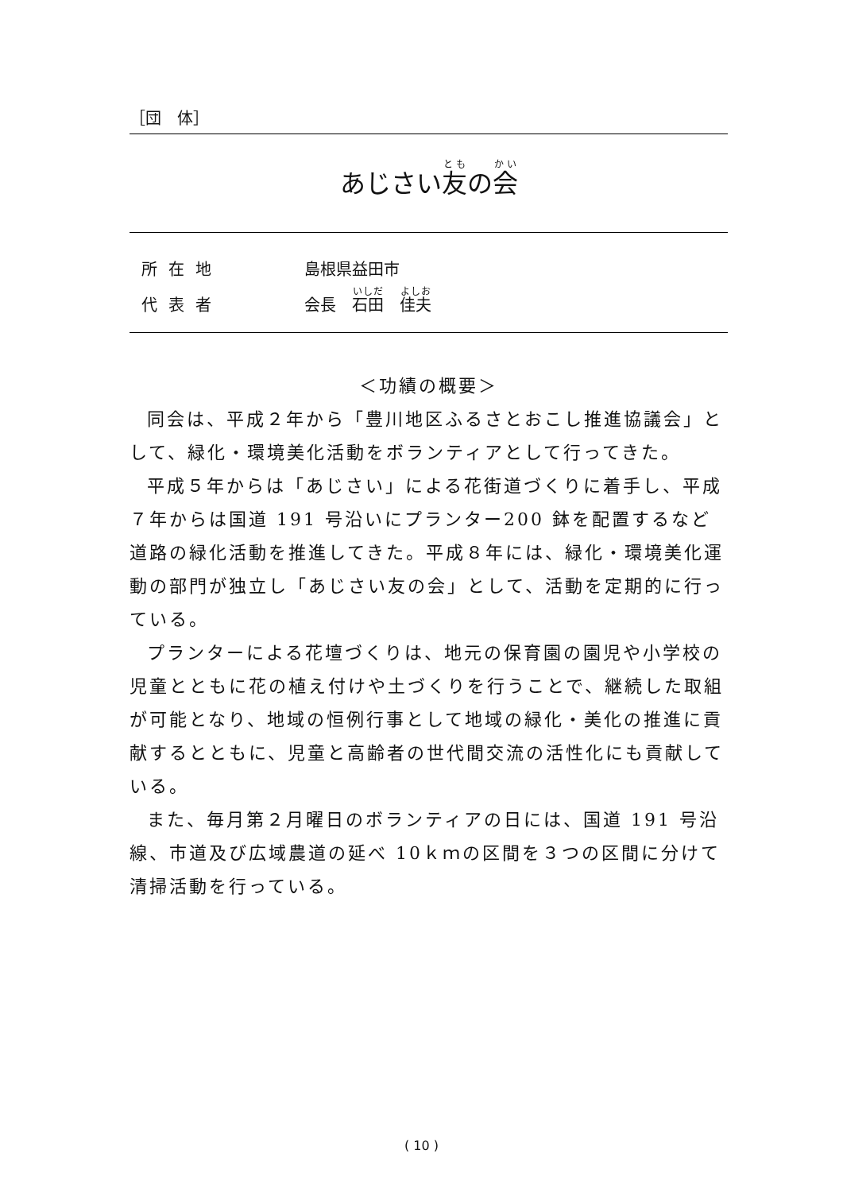［団　体］
あじさい友の会
所在地 島根県益田市
代表者 会長　石田　佳夫
＜功績の概要＞
同会は、平成２年から「豊川地区ふるさとおこし推進協議会」として、緑化・環境美化活動をボランティアとして行ってきた。
平成５年からは「あじさい」による花街道づくりに着手し、平成７年からは国道 191 号沿いにプランター200 鉢を配置するなど道路の緑化活動を推進してきた。平成８年には、緑化・環境美化運動の部門が独立し「あじさい友の会」として、活動を定期的に行っている。
プランターによる花壇づくりは、地元の保育園の園児や小学校の児童とともに花の植え付けや土づくりを行うことで、継続した取組が可能となり、地域の恒例行事として地域の緑化・美化の推進に貢献するとともに、児童と高齢者の世代間交流の活性化にも貢献している。
また、毎月第２月曜日のボランティアの日には、国道 191 号沿線、市道及び広域農道の延べ 10ｋｍの区間を３つの区間に分けて清掃活動を行っている。
( 10 )